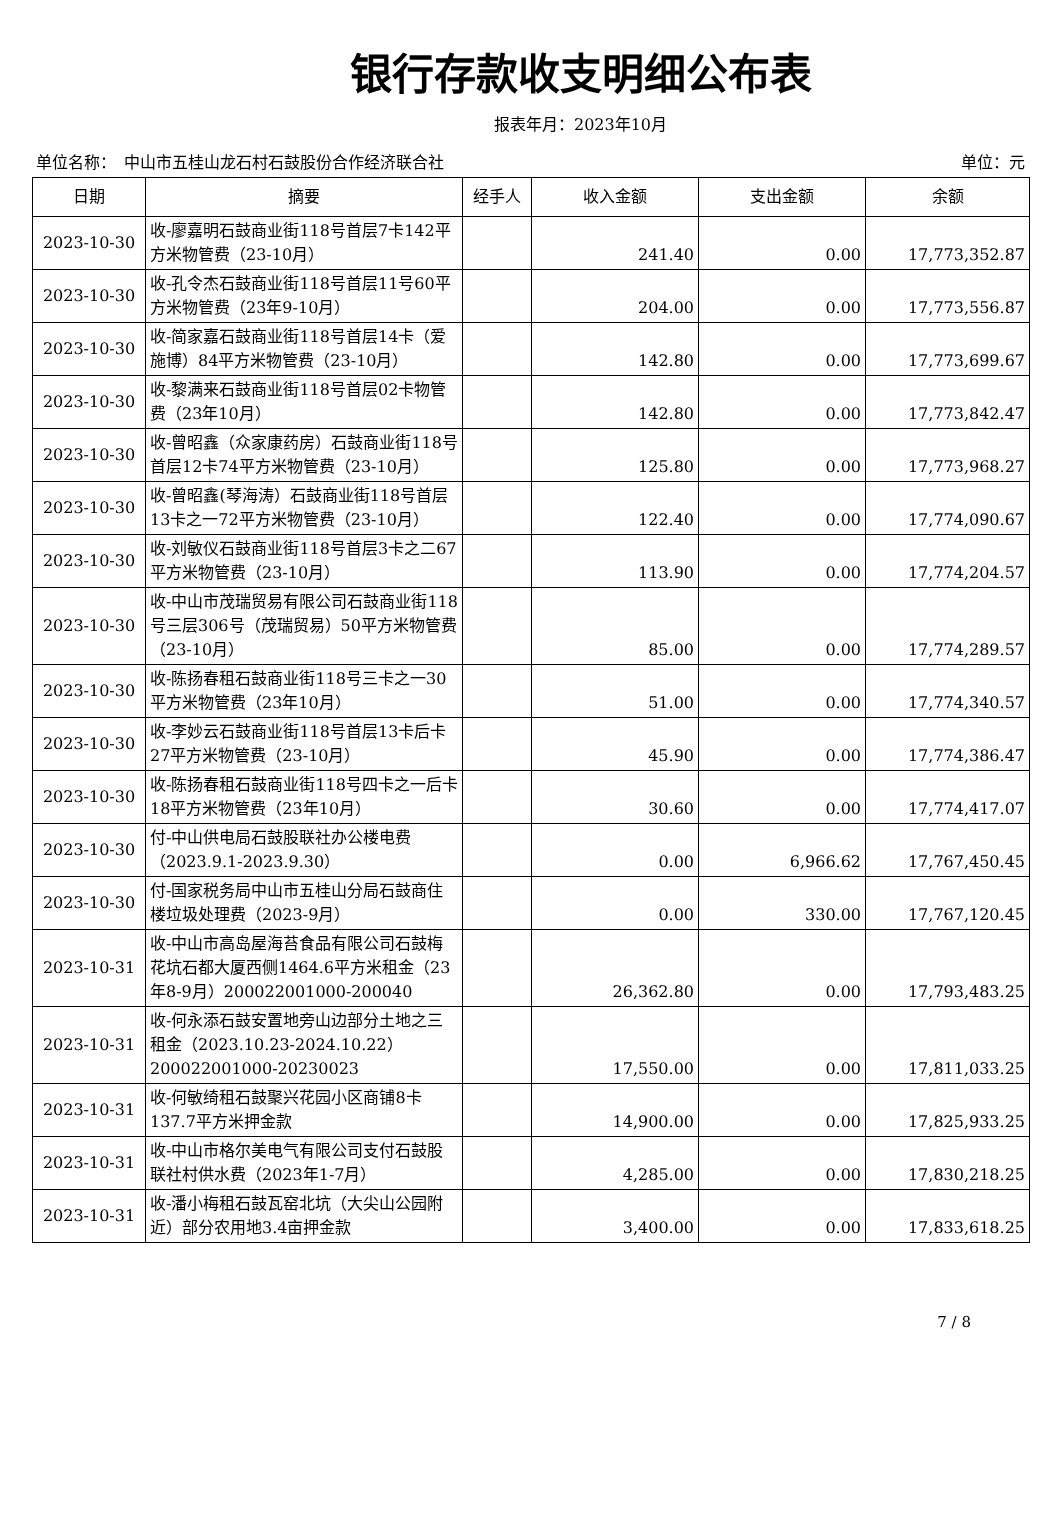银行存款收支明细公布表
报表年月：2023年10月
单位名称：　中山市五桂山龙石村石鼓股份合作经济联合社 单位：元
| 日期 | 摘要 | 经手人 | 收入金额 | 支出金额 | 余额 |
| --- | --- | --- | --- | --- | --- |
| 2023-10-30 | 收-廖嘉明石鼓商业街118号首层7卡142平方米物管费（23-10月） | | 241.40 | 0.00 | 17,773,352.87 |
| 2023-10-30 | 收-孔令杰石鼓商业街118号首层11号60平方米物管费（23年9-10月） | | 204.00 | 0.00 | 17,773,556.87 |
| 2023-10-30 | 收-简家嘉石鼓商业街118号首层14卡（爱施博）84平方米物管费（23-10月） | | 142.80 | 0.00 | 17,773,699.67 |
| 2023-10-30 | 收-黎满来石鼓商业街118号首层02卡物管费（23年10月） | | 142.80 | 0.00 | 17,773,842.47 |
| 2023-10-30 | 收-曾昭鑫（众家康药房）石鼓商业街118号首层12卡74平方米物管费（23-10月） | | 125.80 | 0.00 | 17,773,968.27 |
| 2023-10-30 | 收-曾昭鑫(琴海涛）石鼓商业街118号首层13卡之一72平方米物管费（23-10月） | | 122.40 | 0.00 | 17,774,090.67 |
| 2023-10-30 | 收-刘敏仪石鼓商业街118号首层3卡之二67平方米物管费（23-10月） | | 113.90 | 0.00 | 17,774,204.57 |
| 2023-10-30 | 收-中山市茂瑞贸易有限公司石鼓商业街118号三层306号（茂瑞贸易）50平方米物管费（23-10月） | | 85.00 | 0.00 | 17,774,289.57 |
| 2023-10-30 | 收-陈扬春租石鼓商业街118号三卡之一30平方米物管费（23年10月） | | 51.00 | 0.00 | 17,774,340.57 |
| 2023-10-30 | 收-李妙云石鼓商业街118号首层13卡后卡27平方米物管费（23-10月） | | 45.90 | 0.00 | 17,774,386.47 |
| 2023-10-30 | 收-陈扬春租石鼓商业街118号四卡之一后卡18平方米物管费（23年10月） | | 30.60 | 0.00 | 17,774,417.07 |
| 2023-10-30 | 付-中山供电局石鼓股联社办公楼电费（2023.9.1-2023.9.30） | | 0.00 | 6,966.62 | 17,767,450.45 |
| 2023-10-30 | 付-国家税务局中山市五桂山分局石鼓商住楼垃圾处理费（2023-9月） | | 0.00 | 330.00 | 17,767,120.45 |
| 2023-10-31 | 收-中山市高岛屋海苔食品有限公司石鼓梅花坑石都大厦西侧1464.6平方米租金（23年8-9月）200022001000-200040 | | 26,362.80 | 0.00 | 17,793,483.25 |
| 2023-10-31 | 收-何永添石鼓安置地旁山边部分土地之三租金（2023.10.23-2024.10.22）200022001000-20230023 | | 17,550.00 | 0.00 | 17,811,033.25 |
| 2023-10-31 | 收-何敏绮租石鼓聚兴花园小区商铺8卡137.7平方米押金款 | | 14,900.00 | 0.00 | 17,825,933.25 |
| 2023-10-31 | 收-中山市格尔美电气有限公司支付石鼓股联社村供水费（2023年1-7月） | | 4,285.00 | 0.00 | 17,830,218.25 |
| 2023-10-31 | 收-潘小梅租石鼓瓦窑北坑（大尖山公园附近）部分农用地3.4亩押金款 | | 3,400.00 | 0.00 | 17,833,618.25 |
7 / 8